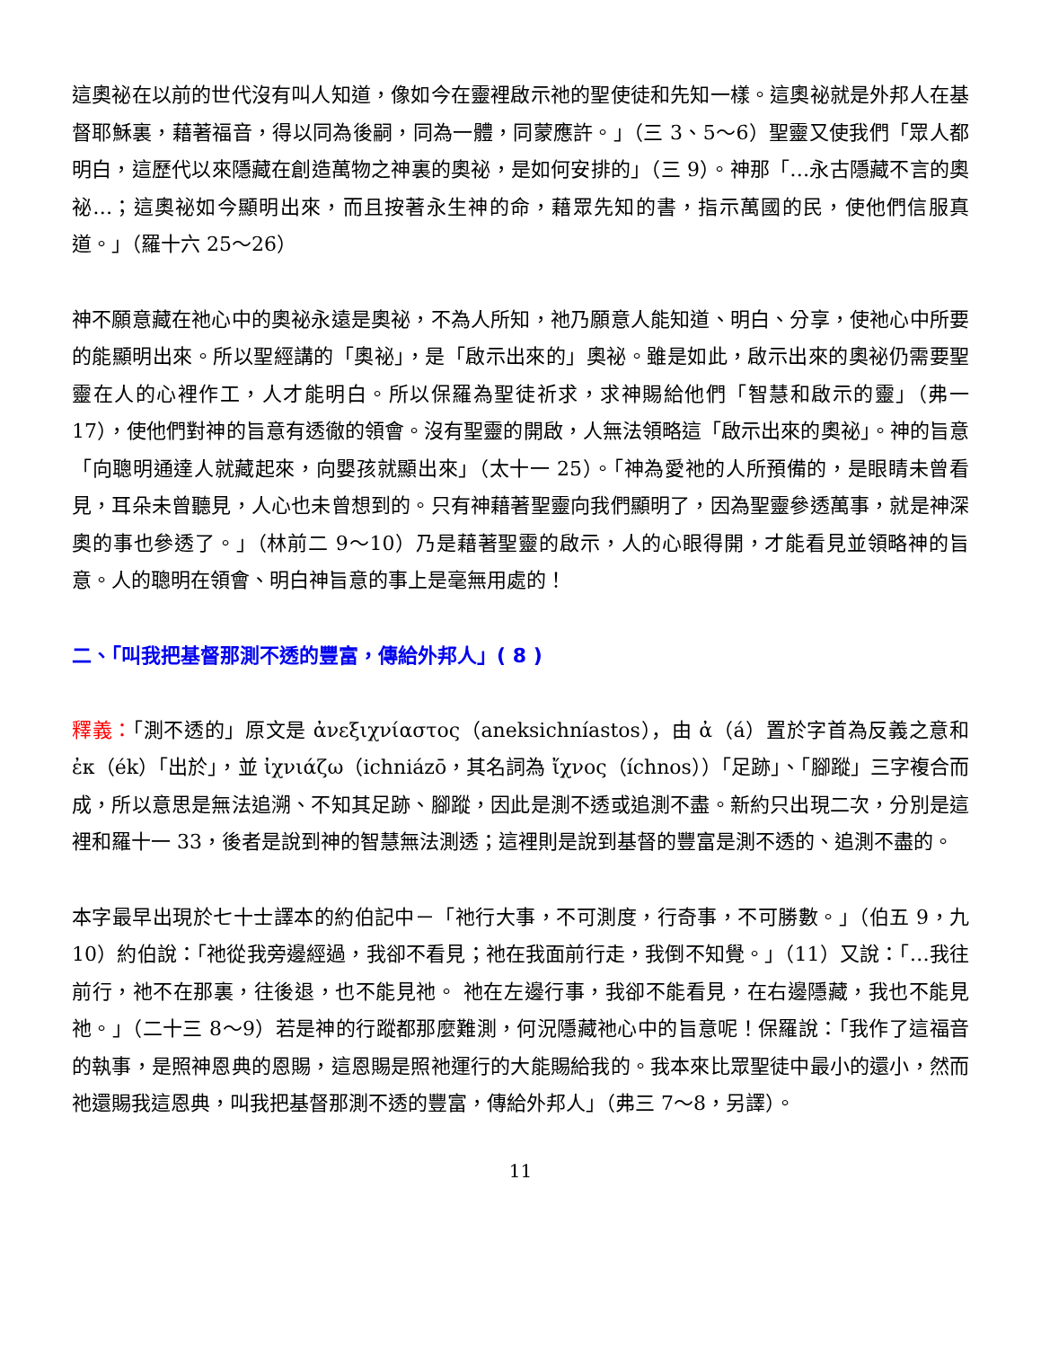這奧祕在以前的世代沒有叫人知道，像如今在靈裡啟示祂的聖使徒和先知一樣。這奧祕就是外邦人在基督耶穌裏，藉著福音，得以同為後嗣，同為一體，同蒙應許。」（三 3、5～6）聖靈又使我們「眾人都明白，這歷代以來隱藏在創造萬物之神裏的奧祕，是如何安排的」（三 9）。神那「…永古隱藏不言的奧祕…；這奧祕如今顯明出來，而且按著永生神的命，藉眾先知的書，指示萬國的民，使他們信服真道。」（羅十六 25～26）
神不願意藏在祂心中的奧祕永遠是奧祕，不為人所知，祂乃願意人能知道、明白、分享，使祂心中所要的能顯明出來。所以聖經講的「奧祕」，是「啟示出來的」奧祕。雖是如此，啟示出來的奧祕仍需要聖靈在人的心裡作工，人才能明白。所以保羅為聖徒祈求，求神賜給他們「智慧和啟示的靈」（弗一 17），使他們對神的旨意有透徹的領會。沒有聖靈的開啟，人無法領略這「啟示出來的奧祕」。神的旨意「向聰明通達人就藏起來，向嬰孩就顯出來」（太十一 25）。「神為愛祂的人所預備的，是眼睛未曾看見，耳朵未曾聽見，人心也未曾想到的。只有神藉著聖靈向我們顯明了，因為聖靈參透萬事，就是神深奧的事也參透了。」（林前二 9～10）乃是藉著聖靈的啟示，人的心眼得開，才能看見並領略神的旨意。人的聰明在領會、明白神旨意的事上是毫無用處的！
二、「叫我把基督那測不透的豐富，傳給外邦人」( 8 )
釋義：「測不透的」原文是 ἀνεξιχνίαστος（aneksichníastos），由 ἀ（á）置於字首為反義之意和 ἐκ（ék）「出於」，並 ἰχνιάζω（ichniázō，其名詞為 ἴχνος（íchnos））「足跡」、「腳蹤」三字複合而成，所以意思是無法追溯、不知其足跡、腳蹤，因此是測不透或追測不盡。新約只出現二次，分別是這裡和羅十一 33，後者是說到神的智慧無法測透；這裡則是說到基督的豐富是測不透的、追測不盡的。
本字最早出現於七十士譯本的約伯記中－「祂行大事，不可測度，行奇事，不可勝數。」（伯五 9，九 10）約伯說：「祂從我旁邊經過，我卻不看見；祂在我面前行走，我倒不知覺。」（11）又說：「…我往前行，祂不在那裏，往後退，也不能見祂。 祂在左邊行事，我卻不能看見，在右邊隱藏，我也不能見祂。」（二十三 8～9）若是神的行蹤都那麼難測，何況隱藏祂心中的旨意呢！保羅說：「我作了這福音的執事，是照神恩典的恩賜，這恩賜是照祂運行的大能賜給我的。我本來比眾聖徒中最小的還小，然而祂還賜我這恩典，叫我把基督那測不透的豐富，傳給外邦人」（弗三 7～8，另譯）。
11